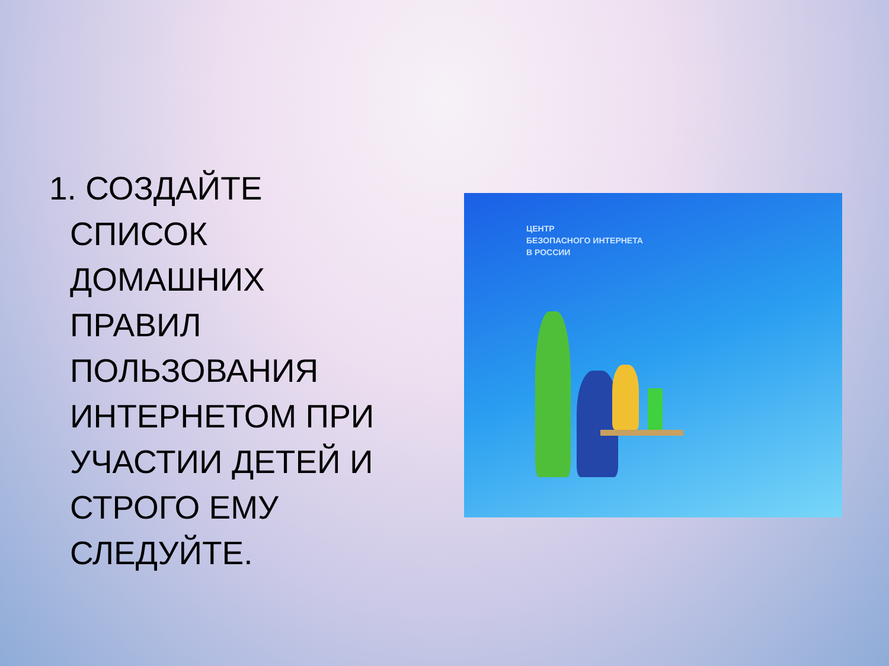1. СОЗДАЙТЕ СПИСОК ДОМАШНИХ ПРАВИЛ ПОЛЬЗОВАНИЯ ИНТЕРНЕТОМ ПРИ УЧАСТИИ ДЕТЕЙ И СТРОГО ЕМУ СЛЕДУЙТЕ.
ЦЕНТР
БЕЗОПАСНОГО ИНТЕРНЕТА
В РОССИИ